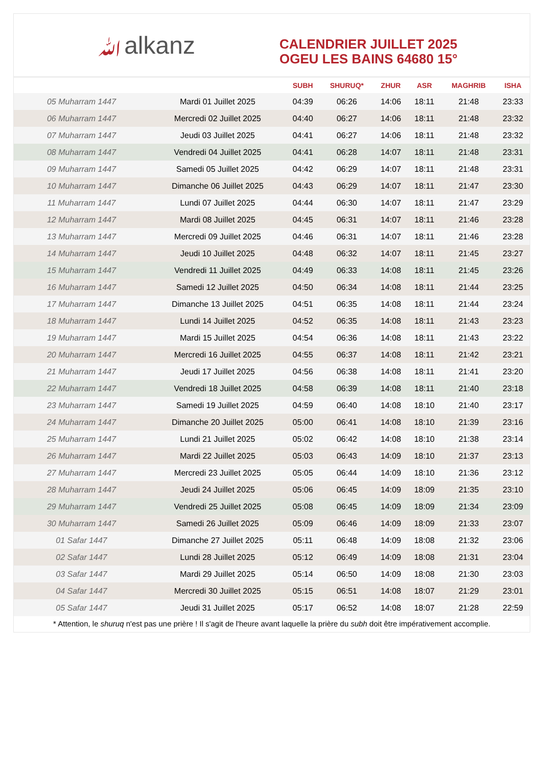ﷲalkanz
CALENDRIER JUILLET 2025
OGEU LES BAINS 64680 15°
| | | SUBH | SHURUQ* | ZHUR | ASR | MAGHRIB | ISHA |
| --- | --- | --- | --- | --- | --- | --- | --- |
| 05 Muharram 1447 | Mardi 01 Juillet 2025 | 04:39 | 06:26 | 14:06 | 18:11 | 21:48 | 23:33 |
| 06 Muharram 1447 | Mercredi 02 Juillet 2025 | 04:40 | 06:27 | 14:06 | 18:11 | 21:48 | 23:32 |
| 07 Muharram 1447 | Jeudi 03 Juillet 2025 | 04:41 | 06:27 | 14:06 | 18:11 | 21:48 | 23:32 |
| 08 Muharram 1447 | Vendredi 04 Juillet 2025 | 04:41 | 06:28 | 14:07 | 18:11 | 21:48 | 23:31 |
| 09 Muharram 1447 | Samedi 05 Juillet 2025 | 04:42 | 06:29 | 14:07 | 18:11 | 21:48 | 23:31 |
| 10 Muharram 1447 | Dimanche 06 Juillet 2025 | 04:43 | 06:29 | 14:07 | 18:11 | 21:47 | 23:30 |
| 11 Muharram 1447 | Lundi 07 Juillet 2025 | 04:44 | 06:30 | 14:07 | 18:11 | 21:47 | 23:29 |
| 12 Muharram 1447 | Mardi 08 Juillet 2025 | 04:45 | 06:31 | 14:07 | 18:11 | 21:46 | 23:28 |
| 13 Muharram 1447 | Mercredi 09 Juillet 2025 | 04:46 | 06:31 | 14:07 | 18:11 | 21:46 | 23:28 |
| 14 Muharram 1447 | Jeudi 10 Juillet 2025 | 04:48 | 06:32 | 14:07 | 18:11 | 21:45 | 23:27 |
| 15 Muharram 1447 | Vendredi 11 Juillet 2025 | 04:49 | 06:33 | 14:08 | 18:11 | 21:45 | 23:26 |
| 16 Muharram 1447 | Samedi 12 Juillet 2025 | 04:50 | 06:34 | 14:08 | 18:11 | 21:44 | 23:25 |
| 17 Muharram 1447 | Dimanche 13 Juillet 2025 | 04:51 | 06:35 | 14:08 | 18:11 | 21:44 | 23:24 |
| 18 Muharram 1447 | Lundi 14 Juillet 2025 | 04:52 | 06:35 | 14:08 | 18:11 | 21:43 | 23:23 |
| 19 Muharram 1447 | Mardi 15 Juillet 2025 | 04:54 | 06:36 | 14:08 | 18:11 | 21:43 | 23:22 |
| 20 Muharram 1447 | Mercredi 16 Juillet 2025 | 04:55 | 06:37 | 14:08 | 18:11 | 21:42 | 23:21 |
| 21 Muharram 1447 | Jeudi 17 Juillet 2025 | 04:56 | 06:38 | 14:08 | 18:11 | 21:41 | 23:20 |
| 22 Muharram 1447 | Vendredi 18 Juillet 2025 | 04:58 | 06:39 | 14:08 | 18:11 | 21:40 | 23:18 |
| 23 Muharram 1447 | Samedi 19 Juillet 2025 | 04:59 | 06:40 | 14:08 | 18:10 | 21:40 | 23:17 |
| 24 Muharram 1447 | Dimanche 20 Juillet 2025 | 05:00 | 06:41 | 14:08 | 18:10 | 21:39 | 23:16 |
| 25 Muharram 1447 | Lundi 21 Juillet 2025 | 05:02 | 06:42 | 14:08 | 18:10 | 21:38 | 23:14 |
| 26 Muharram 1447 | Mardi 22 Juillet 2025 | 05:03 | 06:43 | 14:09 | 18:10 | 21:37 | 23:13 |
| 27 Muharram 1447 | Mercredi 23 Juillet 2025 | 05:05 | 06:44 | 14:09 | 18:10 | 21:36 | 23:12 |
| 28 Muharram 1447 | Jeudi 24 Juillet 2025 | 05:06 | 06:45 | 14:09 | 18:09 | 21:35 | 23:10 |
| 29 Muharram 1447 | Vendredi 25 Juillet 2025 | 05:08 | 06:45 | 14:09 | 18:09 | 21:34 | 23:09 |
| 30 Muharram 1447 | Samedi 26 Juillet 2025 | 05:09 | 06:46 | 14:09 | 18:09 | 21:33 | 23:07 |
| 01 Safar 1447 | Dimanche 27 Juillet 2025 | 05:11 | 06:48 | 14:09 | 18:08 | 21:32 | 23:06 |
| 02 Safar 1447 | Lundi 28 Juillet 2025 | 05:12 | 06:49 | 14:09 | 18:08 | 21:31 | 23:04 |
| 03 Safar 1447 | Mardi 29 Juillet 2025 | 05:14 | 06:50 | 14:09 | 18:08 | 21:30 | 23:03 |
| 04 Safar 1447 | Mercredi 30 Juillet 2025 | 05:15 | 06:51 | 14:08 | 18:07 | 21:29 | 23:01 |
| 05 Safar 1447 | Jeudi 31 Juillet 2025 | 05:17 | 06:52 | 14:08 | 18:07 | 21:28 | 22:59 |
* Attention, le shuruq n'est pas une prière ! Il s'agit de l'heure avant laquelle la prière du subh doit être impérativement accomplie.